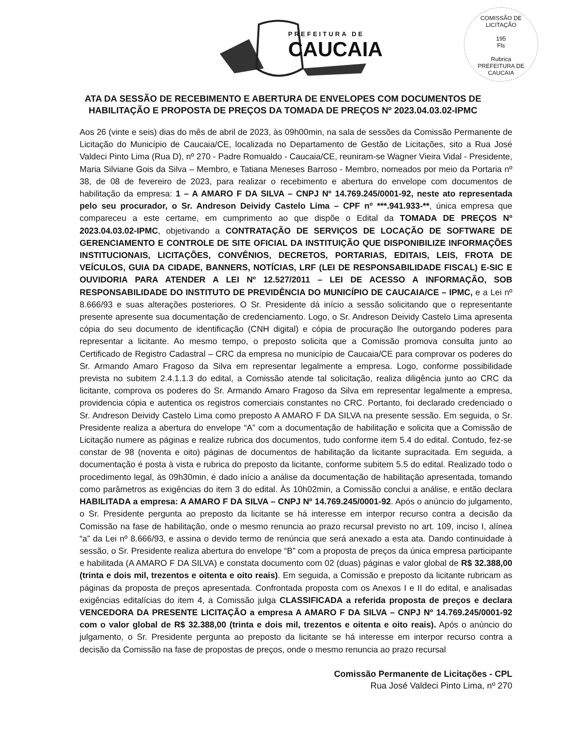PREFEITURA DE
CAUCAIA
COMISSÃO DE LICITAÇÃO
195
Fls
Rubrica
PREFEITURA DE CAUCAIA
ATA DA SESSÃO DE RECEBIMENTO E ABERTURA DE ENVELOPES COM DOCUMENTOS DE
HABILITAÇÃO E PROPOSTA DE PREÇOS DA TOMADA DE PREÇOS Nº 2023.04.03.02-IPMC
Aos 26 (vinte e seis) dias do mês de abril de 2023, às 09h00min, na sala de sessões da Comissão Permanente de Licitação do Município de Caucaia/CE, localizada no Departamento de Gestão de Licitações, sito a Rua José Valdeci Pinto Lima (Rua D), nº 270 - Padre Romualdo - Caucaia/CE, reuniram-se Wagner Vieira Vidal - Presidente, Maria Silviane Gois da Silva – Membro, e Tatiana Meneses Barroso - Membro, nomeados por meio da Portaria nº 38, de 08 de fevereiro de 2023, para realizar o recebimento e abertura do envelope com documentos de habilitação da empresa: 1 – A AMARO F DA SILVA – CNPJ Nº 14.769.245/0001-92, neste ato representada pelo seu procurador, o Sr. Andreson Deividy Castelo Lima – CPF nº ***.941.933-**, única empresa que compareceu a este certame, em cumprimento ao que dispõe o Edital da TOMADA DE PREÇOS Nº 2023.04.03.02-IPMC, objetivando a CONTRATAÇÃO DE SERVIÇOS DE LOCAÇÃO DE SOFTWARE DE GERENCIAMENTO E CONTROLE DE SITE OFICIAL DA INSTITUIÇÃO QUE DISPONIBILIZE INFORMAÇÕES INSTITUCIONAIS, LICITAÇÕES, CONVÊNIOS, DECRETOS, PORTARIAS, EDITAIS, LEIS, FROTA DE VEÍCULOS, GUIA DA CIDADE, BANNERS, NOTÍCIAS, LRF (LEI DE RESPONSABILIDADE FISCAL) E-SIC E OUVIDORIA PARA ATENDER A LEI Nº 12.527/2011 – LEI DE ACESSO A INFORMAÇÃO, SOB RESPONSABILIDADE DO INSTITUTO DE PREVIDÊNCIA DO MUNICÍPIO DE CAUCAIA/CE – IPMC, e a Lei nº 8.666/93 e suas alterações posteriores. O Sr. Presidente dá início a sessão solicitando que o representante presente apresente sua documentação de credenciamento. Logo, o Sr. Andreson Deividy Castelo Lima apresenta cópia do seu documento de identificação (CNH digital) e cópia de procuração lhe outorgando poderes para representar a licitante. Ao mesmo tempo, o preposto solicita que a Comissão promova consulta junto ao Certificado de Registro Cadastral – CRC da empresa no município de Caucaia/CE para comprovar os poderes do Sr. Armando Amaro Fragoso da Silva em representar legalmente a empresa. Logo, conforme possibilidade prevista no subitem 2.4.1.1.3 do edital, a Comissão atende tal solicitação, realiza diligência junto ao CRC da licitante, comprova os poderes do Sr. Armando Amaro Fragoso da Silva em representar legalmente a empresa, providencia cópia e autentica os registros comerciais constantes no CRC. Portanto, foi declarado credenciado o Sr. Andreson Deividy Castelo Lima como preposto A AMARO F DA SILVA na presente sessão. Em seguida, o Sr. Presidente realiza a abertura do envelope “A” com a documentação de habilitação e solicita que a Comissão de Licitação numere as páginas e realize rubrica dos documentos, tudo conforme item 5.4 do edital. Contudo, fez-se constar de 98 (noventa e oito) páginas de documentos de habilitação da licitante supracitada. Em seguida, a documentação é posta à vista e rubrica do preposto da licitante, conforme subitem 5.5 do edital. Realizado todo o procedimento legal, às 09h30min, é dado início a análise da documentação de habilitação apresentada, tomando como parâmetros as exigências do item 3 do edital. Às 10h02min, a Comissão conclui a análise, e então declara HABILITADA a empresa: A AMARO F DA SILVA – CNPJ Nº 14.769.245/0001-92. Após o anúncio do julgamento, o Sr. Presidente pergunta ao preposto da licitante se há interesse em interpor recurso contra a decisão da Comissão na fase de habilitação, onde o mesmo renuncia ao prazo recursal previsto no art. 109, inciso I, alínea “a” da Lei nº 8.666/93, e assina o devido termo de renúncia que será anexado a esta ata. Dando continuidade à sessão, o Sr. Presidente realiza abertura do envelope “B” com a proposta de preços da única empresa participante e habilitada (A AMARO F DA SILVA) e constata documento com 02 (duas) páginas e valor global de R$ 32.388,00 (trinta e dois mil, trezentos e oitenta e oito reais). Em seguida, a Comissão e preposto da licitante rubricam as páginas da proposta de preços apresentada. Confrontada proposta com os Anexos I e II do edital, e analisadas exigências editalícias do item 4, a Comissão julga CLASSIFICADA a referida proposta de preços e declara VENCEDORA DA PRESENTE LICITAÇÃO a empresa A AMARO F DA SILVA – CNPJ Nº 14.769.245/0001-92 com o valor global de R$ 32.388,00 (trinta e dois mil, trezentos e oitenta e oito reais). Após o anúncio do julgamento, o Sr. Presidente pergunta ao preposto da licitante se há interesse em interpor recurso contra a decisão da Comissão na fase de propostas de preços, onde o mesmo renuncia ao prazo recursal
Comissão Permanente de Licitações - CPL
Rua José Valdeci Pinto Lima, nº 270